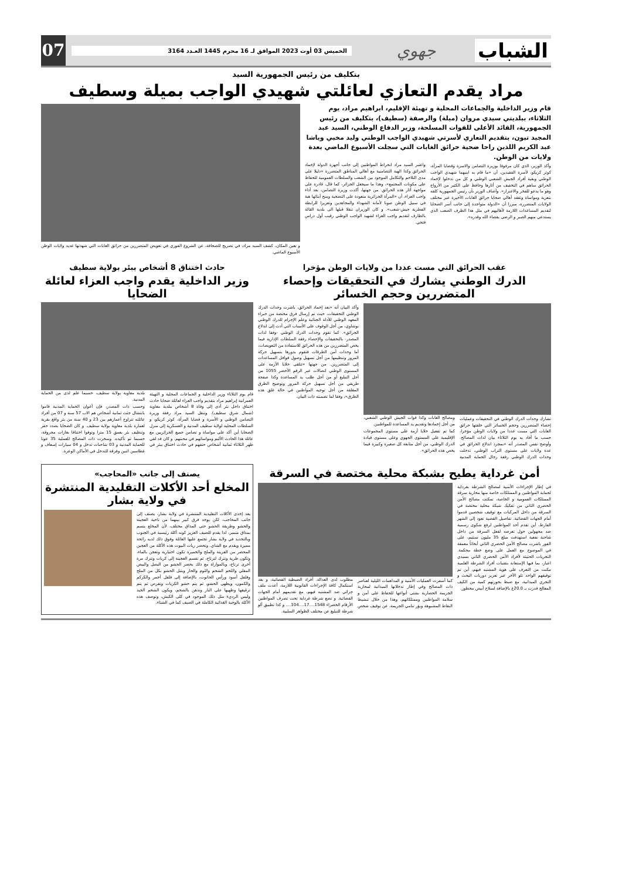الشباب
جهوي
الخميس 03 أوت 2023 الموافق لـ 16 محرم 1445 العـدد 3164
07
بتكليف من رئيس الجمهورية السيد
مراد يقدم التعازي لعائلتي شهيدي الواجب بميلة وسطيف
قام وزير الداخلية والجماعات المحلية و تهيئة الإقليم، ابراهيم مراد، يوم الثلاثاء، ببلديتي سيدي مروان (ميلة) والرصفة (سطيف)، بتكليف من رئيس الجمهورية، القائد الأعلى للقوات المسلحة، وزير الدفاع الوطني، السيد عبد المجيد تبون، بتقديم التعازي لأسرتي شهيدي الواجب الوطني وليد مخبي وباشا عبد الكريم اللذين راحا ضحية حرائق الغابات التي سجلت الأسبوع الماضي بعدة ولايات من الوطن.
وأكد الوزير، الذي كان مرفوقا بوزيرة التضامن والاسرة وقضايا المرأة، كوثر كريكو، لأسرة الفقيدين، أن «ما قام به ابنيهما شهيدي الواجب الوطني وبقية أفراد الجيش الشعبي الوطني و كل من تدخلوا لإخماد الحرائق ساهم في التخفيف من أثارها وحافظ على الكثير من الأرواح وهو ما يدعو للفخر والاعتزاز». وأضاف الوزير بأن رئيس الجمهورية كلفه بتعزية ومواساة وتفقد أهالي ضحايا حرائق الغابات الأخيرة عبر مختلف الولايات المتضررة، مبرزا أن «الدولة متواجدة إلى جانب أسر الضحايا لتقديم المساعدات اللازمة لأهاليهم في مثل هذا الظرف الصعب الذي يستدعي منهم الصبر و الرضى بقضاء الله وقدره».
واعتبر السيد مراد انخراط المواطنين إلى جانب أجهزة الدولة لإخماد الحرائق وكذا الهبة التضامنية مع أهالي المناطق المتضررة «دليلا على مدى التلاحم والتكامل الموجود بين الشعب والسلطات العمومية للحفاظ على مكونات المجتمع»، وهذا ما سيجعل الجزائر، كما قال، قادرة على مواجهة أثار هذه الحرائق. من جهتها، أكدت وزيرة التضامن، بعد أداء واجب العزاء، أن «المرأة الجزائرية متعودة على التضحية ومنح أبنائها هبة في سبيل الوطن صونا لأمانة الشهداء والمجاهدين وتعزيزا للرابطة الفطرية جيش-شعب». و كان الوزيران تنقلا قبلها الى بلدية القالة بالطارف لتقديم واجب العزاء لشهيد الواجب الوطني رقيب أول دراس فتحي.
و بعين المكان، كشف السيد مراد، في تصريح للصحافة، عن الشروع الفوري في تعويض المتضررين من حرائق الغابات التي شهدتها عديد ولايات الوطن الأسبوع الماضي.
عقب الحرائق التي مست عددا من ولايات الوطن مؤخرا
الدرك الوطني يشارك في التحقيقات وإحصاء المتضررين وحجم الخسائر
تشارك وحدات الدرك الوطني في التحقيقات وعمليات إحصاء المتضررين وحجم الخسائر التي خلفتها حرائق الغابات التي مست عددا من ولايات الوطن مؤخرا، حسب ما أفاد به يوم الثلاثاء بيان لذات المصالح. وأوضح نفس المصدر أنه «بمجرد اندلاع الحرائق في عدة ولايات على مستوى التراب الوطني، تدخلت وحدات الدرك الوطني رفقة رجال الحماية المدنية ومصالح الغابات وكذا قوات الجيش الوطني الشعبي، من أجل إخمادها وتقديم يد المساعدة للمواطنين.
كما تم تفعيل خلايا أزمة على مستوى المجموعات الإقليمية على المستوى الجهوي وعلى مستوى قيادة الدرك الوطني، من أجل متابعة كل صغيرة وكبيرة فيما يخص هذه الحرائق».
وأكد البيان أنه «بعد إخماد الحرائق، باشرت وحدات الدرك الوطني التحقيقات، حيث تم إرسال فرق مختصة من خبراء المعهد الوطني للأدلة الجنائية وعلم الإجرام للدرك الوطني بوشاوي، من أجل الوقوف على الأسباب التي أدت إلى اندلاع الحرائق». كما تقوم وحدات الدرك الوطني -وفقا لذات المصدر- بالتحقيقات والإحصاء رفقة السلطات الإدارية فيما يخص المتضررين من هذه الحرائق للاستفادة من التعويضات، أما وحدات أمن الطرقات فتقوم بدورها بتسهيل حركة المرور وتنظيمها من أجل تسهيل وصول قوافل المساعدات إلى المتضررين. من جهتها «تتلقى خلايا الأزمة على المستوى الوطني اتصالات عبر الرقم الأخضر 1055 من أجل التبليغ أو من أجل طلب يد المساعدة وكذا صفحة طريقي من أجل تسهيل حركة المرور وتوضيح الطرق المغلقة من أجل توجيه المواطنين في حالة غلق هذه الطرق»، وفقا لما تضمنته ذات البيان.
حادث اختناق 8 أشخاص ببئر بولاية سطيف
وزير الداخلية يقدم واجب العزاء لعائلة الضحايا
قام يوم الثلاثاء وزير الداخلية و الجماعات المحلية و التهيئة العمرانية إبراهيم مراد بتقديم واجب العزاء لعائلة ضحايا حادث اختناق داخل بئر أدى إلى وفاة 8 أشخاص ببلدية معاوية (شمال شرق سطيف). وتنقل السيد مراد رفقة وزيرة التضامن الوطني و الأسرة و قضايا المرأة، كوثر كريكو، و السلطات المحلية لولاية سطيف المدنية و العسكرية إلى منزل الضحايا أين أكد على مواساة و تضامن جميع الجزائريين مع عائلة هذا الحادث الأليم ومواساتهم في محنتهم. و كان قد لقي ظهر الثلاثاء ثمانية أشخاص حتفهم في حادث اختناق ببئر في بلدية معاوية بولاية سطيف، حسبما علم لدى من الحماية المدنية.
وحسب ذات المصدر، فإن أعوان الحماية المدنية قاموا بانتشال جثث ثمانية أشخاص هم الاب 57 سنة و 07 من أفراد عائلته تتراوح أعمارهم بين 23 و 40 سنة من بئر واقع بقرية لعمارة بلدية معاوية بولاية سطيف. و كان الضحايا بصدد حفر وتنظيف بئر بعمق 15 مترا وتوفوا اختناقا بغازات محروقة، حسبما تم تأكيده. وسخرت ذات المصالح للعملية 35 عونا للحماية المدنية و 03 شاحنات تدخل و 04 سيارات إسعاف و غطاسين اثنين وفرقة للتدخل في الأماكن الوعرة.
أمن غرداية يطيح بشبكة محلية مختصة في السرقة
في إطار الإجراءات الأمنية لمصالح الشرطة بغرداية لحماية المواطنين و الممتلكات خاصة منها محاربة سرقة الممتلكات العمومية و الخاصة، تمكنت مصالح الأمن الحضري الثاني من تفكيك شبكة محلية مختصة في السرقة من داخل المركبات مع توقيف شخصين قدموا أمام الجهات القضائية. تفاصيل القضية تعود إلى الشهر الفارط، أين تقدم أحد المواطنين لرفع شكوى رسمية ضد مجهولين حول تعرضه لفعل السرقة من داخل شاحنة نفعية استهدفت مبلغ 35 مليون سنتيم، على الفور باشرت مصالح الأمن الحضري الثاني أبحاثاً معمقة في الموضوع مع العمل على وضع خطة محكمة. التحريات الحثيثة لأفراد الأمن الحضري الثاني بسيدي اعباز، بما فيها الإستعانة بتقنيات أفراد الشرطة العلمية مكنت من التعرف على هوية المشتبه فيهم، أين تم توقيفهم الواحد تلو الآخر عبر تعزيز دوريات البحث و التحري الميدانية، مع ضبط بحوزتهم كمية من الكيف المعالج قدرت بـ 20.0غ بالإضافة لسلاح أبيض محظور.
كما أسفرت العمليات الأمنية و المداهمات الليلية لعناصر ذات المصالح وفي إطار تدخلاتها الميدانية لمحاربة الجريمة الحضارية بشتى أنواعها للحفاظ على أمن و سلامة المواطنين وممتلكاتهم، وهذا من خلال تنشيط النقاط المشبوهة وبؤر تنامي الجريمة، عن توقيف شخص مطلوب لدى العدالة. أفراد الضبطية القضائية، و بعد استكمال كافة الإجراءات القانونية اللازمة، أعدت ملف جزائي ضد المشتبه فيهم، مع تقديمهم أمام الجهات القضائية. و تضع شرطة غرداية تحت تصرف المواطنين الأرقام الخضراء 1548....17....104.... و كذا تطبيق ألو شرطة للتبليغ عن مختلف الظواهر السلبية.
يصنف إلى جانب «المحاجب»
المخلع أحد الأكلات التقليدية المنتشرة في ولاية بشار
يعد إحدى الأكلات التقليدية المنتشرة في ولاية بشار، يصنف إلى جانب المحاجب، لكن يوجد فرق كبير بينهما من ناحية العجينة والحشو وطريقة الحشو حتى المذاق مختلف، لأن المخلع يتسم بمذاق متميز، لذا يقدم للضيف العزيز كونه أكلة رئيسية في الجنوب وبالتحديد في ولاية بشار تجتمع عليها العائلة وفوق ذلك لديه رائحة مميزة ويقدم مع الشاي. وتحضر ربات البيوت هذه الأكلة من العجين المحضر من الفرينة والملح والخميرة تكون اختيارية وتعجن بالماء، وتكون طرية وتترك لترتاح، ثم تقسم العجينة إلى كريات وتترك مرة أخرى ترتاح، وبالموازاة مع ذلك يحضر الحشو من البصل والبيض المقلي واللحم الشحم والثوم والحار ويتبل الحشو بكل من الملح وفلفل أسود ورأس الحانوت، بالإضافة إلى فلفل أحمر والكركم والكمون، ويطهى الحشو، ثم يتم حشو الكريات وتقرص ثم يتم ترقيقها وطهيها على النار وتدهن بالشحم، ويكون الشحم الجيد وليس الرديء مثل ذلك الموجود في كلى الكبش، وتوصف هذه الأكلة بالوجبة الغذائية الكاملة في الصيف كما في الشتاء.